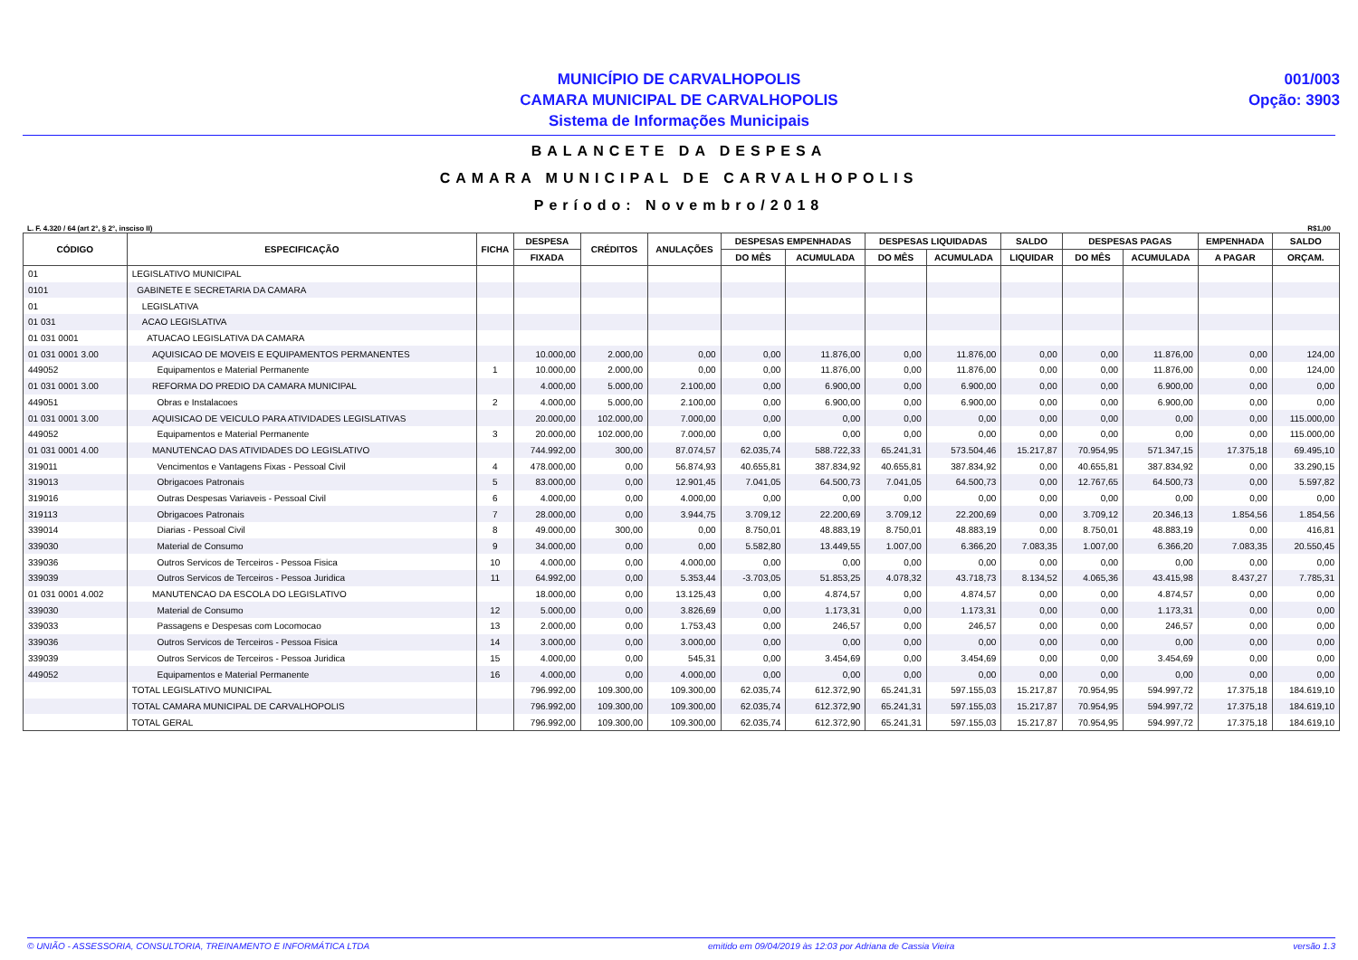MUNICÍPIO DE CARVALHOPOLIS
CAMARA MUNICIPAL DE CARVALHOPOLIS
Sistema de Informações Municipais
001/003
Opção: 3903
BALANCETE DA DESPESA
CAMARA MUNICIPAL DE CARVALHOPOLIS
Período: Novembro/2018
L. F. 4.320 / 64 (art 2°, § 2°, insciso II) R$1,00
| CÓDIGO | ESPECIFICAÇÃO | FICHA | DESPESA | CRÉDITOS | ANULAÇÕES | DESPESAS EMPENHADAS | | DESPESAS LIQUIDADAS | | SALDO | DESPESAS PAGAS | | EMPENHADA | SALDO |
| --- | --- | --- | --- | --- | --- | --- | --- | --- | --- | --- | --- | --- | --- | --- |
| | | | FIXADA | | | DO MÊS | ACUMULADA | DO MÊS | ACUMULADA | LIQUIDAR | DO MÊS | ACUMULADA | A PAGAR | ORÇAM. |
| 01 | LEGISLATIVO MUNICIPAL | | | | | | | | | | | | | |
| 0101 | GABINETE E SECRETARIA DA CAMARA | | | | | | | | | | | | | |
| 01 | LEGISLATIVA | | | | | | | | | | | | | |
| 01 031 | ACAO LEGISLATIVA | | | | | | | | | | | | | |
| 01 031 0001 | ATUACAO LEGISLATIVA DA CAMARA | | | | | | | | | | | | | |
| 01 031 0001 3.00 | AQUISICAO DE MOVEIS E EQUIPAMENTOS PERMANENTES | | 10.000,00 | 2.000,00 | 0,00 | 0,00 | 11.876,00 | 0,00 | 11.876,00 | 0,00 | 0,00 | 11.876,00 | 0,00 | 124,00 |
| 449052 | Equipamentos e Material Permanente | 1 | 10.000,00 | 2.000,00 | 0,00 | 0,00 | 11.876,00 | 0,00 | 11.876,00 | 0,00 | 0,00 | 11.876,00 | 0,00 | 124,00 |
| 01 031 0001 3.00 | REFORMA DO PREDIO DA CAMARA MUNICIPAL | | 4.000,00 | 5.000,00 | 2.100,00 | 0,00 | 6.900,00 | 0,00 | 6.900,00 | 0,00 | 0,00 | 6.900,00 | 0,00 | 0,00 |
| 449051 | Obras e Instalacoes | 2 | 4.000,00 | 5.000,00 | 2.100,00 | 0,00 | 6.900,00 | 0,00 | 6.900,00 | 0,00 | 0,00 | 6.900,00 | 0,00 | 0,00 |
| 01 031 0001 3.00 | AQUISICAO DE VEICULO PARA ATIVIDADES LEGISLATIVAS | | 20.000,00 | 102.000,00 | 7.000,00 | 0,00 | 0,00 | 0,00 | 0,00 | 0,00 | 0,00 | 0,00 | 0,00 | 115.000,00 |
| 449052 | Equipamentos e Material Permanente | 3 | 20.000,00 | 102.000,00 | 7.000,00 | 0,00 | 0,00 | 0,00 | 0,00 | 0,00 | 0,00 | 0,00 | 0,00 | 115.000,00 |
| 01 031 0001 4.00 | MANUTENCAO DAS ATIVIDADES DO LEGISLATIVO | | 744.992,00 | 300,00 | 87.074,57 | 62.035,74 | 588.722,33 | 65.241,31 | 573.504,46 | 15.217,87 | 70.954,95 | 571.347,15 | 17.375,18 | 69.495,10 |
| 319011 | Vencimentos e Vantagens Fixas - Pessoal Civil | 4 | 478.000,00 | 0,00 | 56.874,93 | 40.655,81 | 387.834,92 | 40.655,81 | 387.834,92 | 0,00 | 40.655,81 | 387.834,92 | 0,00 | 33.290,15 |
| 319013 | Obrigacoes Patronais | 5 | 83.000,00 | 0,00 | 12.901,45 | 7.041,05 | 64.500,73 | 7.041,05 | 64.500,73 | 0,00 | 12.767,65 | 64.500,73 | 0,00 | 5.597,82 |
| 319016 | Outras Despesas Variaveis - Pessoal Civil | 6 | 4.000,00 | 0,00 | 4.000,00 | 0,00 | 0,00 | 0,00 | 0,00 | 0,00 | 0,00 | 0,00 | 0,00 | 0,00 |
| 319113 | Obrigacoes Patronais | 7 | 28.000,00 | 0,00 | 3.944,75 | 3.709,12 | 22.200,69 | 3.709,12 | 22.200,69 | 0,00 | 3.709,12 | 20.346,13 | 1.854,56 | 1.854,56 |
| 339014 | Diarias - Pessoal Civil | 8 | 49.000,00 | 300,00 | 0,00 | 8.750,01 | 48.883,19 | 8.750,01 | 48.883,19 | 0,00 | 8.750,01 | 48.883,19 | 0,00 | 416,81 |
| 339030 | Material de Consumo | 9 | 34.000,00 | 0,00 | 0,00 | 5.582,80 | 13.449,55 | 1.007,00 | 6.366,20 | 7.083,35 | 1.007,00 | 6.366,20 | 7.083,35 | 20.550,45 |
| 339036 | Outros Servicos de Terceiros - Pessoa Fisica | 10 | 4.000,00 | 0,00 | 4.000,00 | 0,00 | 0,00 | 0,00 | 0,00 | 0,00 | 0,00 | 0,00 | 0,00 | 0,00 |
| 339039 | Outros Servicos de Terceiros - Pessoa Juridica | 11 | 64.992,00 | 0,00 | 5.353,44 | -3.703,05 | 51.853,25 | 4.078,32 | 43.718,73 | 8.134,52 | 4.065,36 | 43.415,98 | 8.437,27 | 7.785,31 |
| 01 031 0001 4.002 | MANUTENCAO DA ESCOLA DO LEGISLATIVO | | 18.000,00 | 0,00 | 13.125,43 | 0,00 | 4.874,57 | 0,00 | 4.874,57 | 0,00 | 0,00 | 4.874,57 | 0,00 | 0,00 |
| 339030 | Material de Consumo | 12 | 5.000,00 | 0,00 | 3.826,69 | 0,00 | 1.173,31 | 0,00 | 1.173,31 | 0,00 | 0,00 | 1.173,31 | 0,00 | 0,00 |
| 339033 | Passagens e Despesas com Locomocao | 13 | 2.000,00 | 0,00 | 1.753,43 | 0,00 | 246,57 | 0,00 | 246,57 | 0,00 | 0,00 | 246,57 | 0,00 | 0,00 |
| 339036 | Outros Servicos de Terceiros - Pessoa Fisica | 14 | 3.000,00 | 0,00 | 3.000,00 | 0,00 | 0,00 | 0,00 | 0,00 | 0,00 | 0,00 | 0,00 | 0,00 | 0,00 |
| 339039 | Outros Servicos de Terceiros - Pessoa Juridica | 15 | 4.000,00 | 0,00 | 545,31 | 0,00 | 3.454,69 | 0,00 | 3.454,69 | 0,00 | 0,00 | 3.454,69 | 0,00 | 0,00 |
| 449052 | Equipamentos e Material Permanente | 16 | 4.000,00 | 0,00 | 4.000,00 | 0,00 | 0,00 | 0,00 | 0,00 | 0,00 | 0,00 | 0,00 | 0,00 | 0,00 |
| | TOTAL LEGISLATIVO MUNICIPAL | | 796.992,00 | 109.300,00 | 109.300,00 | 62.035,74 | 612.372,90 | 65.241,31 | 597.155,03 | 15.217,87 | 70.954,95 | 594.997,72 | 17.375,18 | 184.619,10 |
| | TOTAL CAMARA MUNICIPAL DE CARVALHOPOLIS | | 796.992,00 | 109.300,00 | 109.300,00 | 62.035,74 | 612.372,90 | 65.241,31 | 597.155,03 | 15.217,87 | 70.954,95 | 594.997,72 | 17.375,18 | 184.619,10 |
| | TOTAL GERAL | | 796.992,00 | 109.300,00 | 109.300,00 | 62.035,74 | 612.372,90 | 65.241,31 | 597.155,03 | 15.217,87 | 70.954,95 | 594.997,72 | 17.375,18 | 184.619,10 |
© UNIÃO - ASSESSORIA, CONSULTORIA, TREINAMENTO E INFORMÁTICA LTDA emitido em 09/04/2019 às 12:03 por Adriana de Cassia Vieira versão 1.3